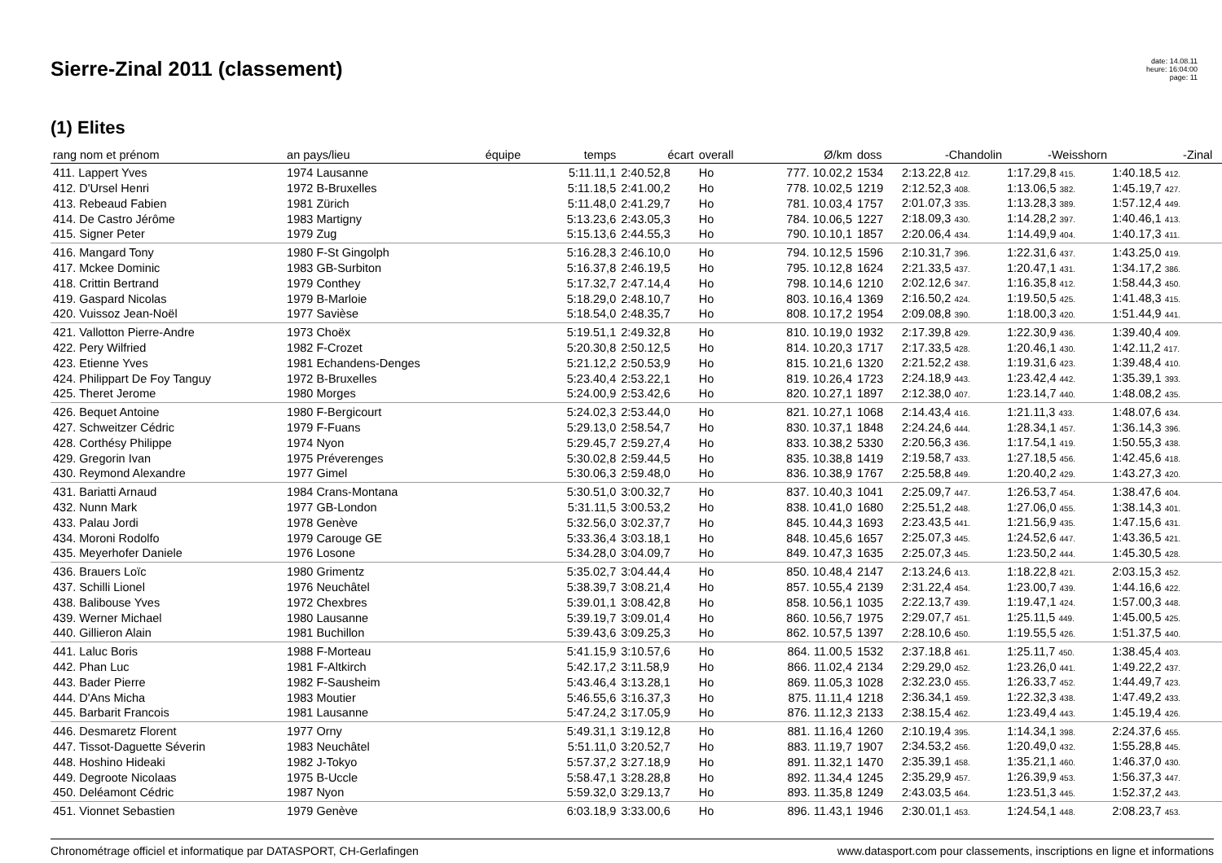Sierre-Zinal 2011 (classement)
date: 14.08.11
heure: 16:04:00
page: 11
(1) Elites
| rang nom et prénom | an pays/lieu | équipe | temps | écart | overall | Ø/km | doss | -Chandolin | -Weisshorn | -Zinal | |
| --- | --- | --- | --- | --- | --- | --- | --- | --- | --- | --- | --- |
| 411. Lappert Yves | 1974 Lausanne | | 5:11.11,1 | 2:40.52,8 | Ho | 777. 10.02,2 | 1534 | 2:13.22,8 412. | 1:17.29,8 415. | 1:40.18,5 412. | |
| 412. D'Ursel Henri | 1972 B-Bruxelles | | 5:11.18,5 | 2:41.00,2 | Ho | 778. 10.02,5 | 1219 | 2:12.52,3 408. | 1:13.06,5 382. | 1:45.19,7 427. | |
| 413. Rebeaud Fabien | 1981 Zürich | | 5:11.48,0 | 2:41.29,7 | Ho | 781. 10.03,4 | 1757 | 2:01.07,3 335. | 1:13.28,3 389. | 1:57.12,4 449. | |
| 414. De Castro Jérôme | 1983 Martigny | | 5:13.23,6 | 2:43.05,3 | Ho | 784. 10.06,5 | 1227 | 2:18.09,3 430. | 1:14.28,2 397. | 1:40.46,1 413. | |
| 415. Signer Peter | 1979 Zug | | 5:15.13,6 | 2:44.55,3 | Ho | 790. 10.10,1 | 1857 | 2:20.06,4 434. | 1:14.49,9 404. | 1:40.17,3 411. | |
| 416. Mangard Tony | 1980 F-St Gingolph | | 5:16.28,3 | 2:46.10,0 | Ho | 794. 10.12,5 | 1596 | 2:10.31,7 396. | 1:22.31,6 437. | 1:43.25,0 419. | |
| 417. Mckee Dominic | 1983 GB-Surbiton | | 5:16.37,8 | 2:46.19,5 | Ho | 795. 10.12,8 | 1624 | 2:21.33,5 437. | 1:20.47,1 431. | 1:34.17,2 386. | |
| 418. Crittin Bertrand | 1979 Conthey | | 5:17.32,7 | 2:47.14,4 | Ho | 798. 10.14,6 | 1210 | 2:02.12,6 347. | 1:16.35,8 412. | 1:58.44,3 450. | |
| 419. Gaspard Nicolas | 1979 B-Marloie | | 5:18.29,0 | 2:48.10,7 | Ho | 803. 10.16,4 | 1369 | 2:16.50,2 424. | 1:19.50,5 425. | 1:41.48,3 415. | |
| 420. Vuissoz Jean-Noël | 1977 Savièse | | 5:18.54,0 | 2:48.35,7 | Ho | 808. 10.17,2 | 1954 | 2:09.08,8 390. | 1:18.00,3 420. | 1:51.44,9 441. | |
| 421. Vallotton Pierre-Andre | 1973 Choëx | | 5:19.51,1 | 2:49.32,8 | Ho | 810. 10.19,0 | 1932 | 2:17.39,8 429. | 1:22.30,9 436. | 1:39.40,4 409. | |
| 422. Pery Wilfried | 1982 F-Crozet | | 5:20.30,8 | 2:50.12,5 | Ho | 814. 10.20,3 | 1717 | 2:17.33,5 428. | 1:20.46,1 430. | 1:42.11,2 417. | |
| 423. Etienne Yves | 1981 Echandens-Denges | | 5:21.12,2 | 2:50.53,9 | Ho | 815. 10.21,6 | 1320 | 2:21.52,2 438. | 1:19.31,6 423. | 1:39.48,4 410. | |
| 424. Philippart De Foy Tanguy | 1972 B-Bruxelles | | 5:23.40,4 | 2:53.22,1 | Ho | 819. 10.26,4 | 1723 | 2:24.18,9 443. | 1:23.42,4 442. | 1:35.39,1 393. | |
| 425. Theret Jerome | 1980 Morges | | 5:24.00,9 | 2:53.42,6 | Ho | 820. 10.27,1 | 1897 | 2:12.38,0 407. | 1:23.14,7 440. | 1:48.08,2 435. | |
| 426. Bequet Antoine | 1980 F-Bergicourt | | 5:24.02,3 | 2:53.44,0 | Ho | 821. 10.27,1 | 1068 | 2:14.43,4 416. | 1:21.11,3 433. | 1:48.07,6 434. | |
| 427. Schweitzer Cédric | 1979 F-Fuans | | 5:29.13,0 | 2:58.54,7 | Ho | 830. 10.37,1 | 1848 | 2:24.24,6 444. | 1:28.34,1 457. | 1:36.14,3 396. | |
| 428. Corthésy Philippe | 1974 Nyon | | 5:29.45,7 | 2:59.27,4 | Ho | 833. 10.38,2 | 5330 | 2:20.56,3 436. | 1:17.54,1 419. | 1:50.55,3 438. | |
| 429. Gregorin Ivan | 1975 Préverenges | | 5:30.02,8 | 2:59.44,5 | Ho | 835. 10.38,8 | 1419 | 2:19.58,7 433. | 1:27.18,5 456. | 1:42.45,6 418. | |
| 430. Reymond Alexandre | 1977 Gimel | | 5:30.06,3 | 2:59.48,0 | Ho | 836. 10.38,9 | 1767 | 2:25.58,8 449. | 1:20.40,2 429. | 1:43.27,3 420. | |
| 431. Bariatti Arnaud | 1984 Crans-Montana | | 5:30.51,0 | 3:00.32,7 | Ho | 837. 10.40,3 | 1041 | 2:25.09,7 447. | 1:26.53,7 454. | 1:38.47,6 404. | |
| 432. Nunn Mark | 1977 GB-London | | 5:31.11,5 | 3:00.53,2 | Ho | 838. 10.41,0 | 1680 | 2:25.51,2 448. | 1:27.06,0 455. | 1:38.14,3 401. | |
| 433. Palau Jordi | 1978 Genève | | 5:32.56,0 | 3:02.37,7 | Ho | 845. 10.44,3 | 1693 | 2:23.43,5 441. | 1:21.56,9 435. | 1:47.15,6 431. | |
| 434. Moroni Rodolfo | 1979 Carouge GE | | 5:33.36,4 | 3:03.18,1 | Ho | 848. 10.45,6 | 1657 | 2:25.07,3 445. | 1:24.52,6 447. | 1:43.36,5 421. | |
| 435. Meyerhofer Daniele | 1976 Losone | | 5:34.28,0 | 3:04.09,7 | Ho | 849. 10.47,3 | 1635 | 2:25.07,3 445. | 1:23.50,2 444. | 1:45.30,5 428. | |
| 436. Brauers Loïc | 1980 Grimentz | | 5:35.02,7 | 3:04.44,4 | Ho | 850. 10.48,4 | 2147 | 2:13.24,6 413. | 1:18.22,8 421. | 2:03.15,3 452. | |
| 437. Schilli Lionel | 1976 Neuchâtel | | 5:38.39,7 | 3:08.21,4 | Ho | 857. 10.55,4 | 2139 | 2:31.22,4 454. | 1:23.00,7 439. | 1:44.16,6 422. | |
| 438. Balibouse Yves | 1972 Chexbres | | 5:39.01,1 | 3:08.42,8 | Ho | 858. 10.56,1 | 1035 | 2:22.13,7 439. | 1:19.47,1 424. | 1:57.00,3 448. | |
| 439. Werner Michael | 1980 Lausanne | | 5:39.19,7 | 3:09.01,4 | Ho | 860. 10.56,7 | 1975 | 2:29.07,7 451. | 1:25.11,5 449. | 1:45.00,5 425. | |
| 440. Gillieron Alain | 1981 Buchillon | | 5:39.43,6 | 3:09.25,3 | Ho | 862. 10.57,5 | 1397 | 2:28.10,6 450. | 1:19.55,5 426. | 1:51.37,5 440. | |
| 441. Laluc Boris | 1988 F-Morteau | | 5:41.15,9 | 3:10.57,6 | Ho | 864. 11.00,5 | 1532 | 2:37.18,8 461. | 1:25.11,7 450. | 1:38.45,4 403. | |
| 442. Phan Luc | 1981 F-Altkirch | | 5:42.17,2 | 3:11.58,9 | Ho | 866. 11.02,4 | 2134 | 2:29.29,0 452. | 1:23.26,0 441. | 1:49.22,2 437. | |
| 443. Bader Pierre | 1982 F-Sausheim | | 5:43.46,4 | 3:13.28,1 | Ho | 869. 11.05,3 | 1028 | 2:32.23,0 455. | 1:26.33,7 452. | 1:44.49,7 423. | |
| 444. D'Ans Micha | 1983 Moutier | | 5:46.55,6 | 3:16.37,3 | Ho | 875. 11.11,4 | 1218 | 2:36.34,1 459. | 1:22.32,3 438. | 1:47.49,2 433. | |
| 445. Barbarit Francois | 1981 Lausanne | | 5:47.24,2 | 3:17.05,9 | Ho | 876. 11.12,3 | 2133 | 2:38.15,4 462. | 1:23.49,4 443. | 1:45.19,4 426. | |
| 446. Desmaretz Florent | 1977 Orny | | 5:49.31,1 | 3:19.12,8 | Ho | 881. 11.16,4 | 1260 | 2:10.19,4 395. | 1:14.34,1 398. | 2:24.37,6 455. | |
| 447. Tissot-Daguette Séverin | 1983 Neuchâtel | | 5:51.11,0 | 3:20.52,7 | Ho | 883. 11.19,7 | 1907 | 2:34.53,2 456. | 1:20.49,0 432. | 1:55.28,8 445. | |
| 448. Hoshino Hideaki | 1982 J-Tokyo | | 5:57.37,2 | 3:27.18,9 | Ho | 891. 11.32,1 | 1470 | 2:35.39,1 458. | 1:35.21,1 460. | 1:46.37,0 430. | |
| 449. Degroote Nicolaas | 1975 B-Uccle | | 5:58.47,1 | 3:28.28,8 | Ho | 892. 11.34,4 | 1245 | 2:35.29,9 457. | 1:26.39,9 453. | 1:56.37,3 447. | |
| 450. Deléamont Cédric | 1987 Nyon | | 5:59.32,0 | 3:29.13,7 | Ho | 893. 11.35,8 | 1249 | 2:43.03,5 464. | 1:23.51,3 445. | 1:52.37,2 443. | |
| 451. Vionnet Sebastien | 1979 Genève | | 6:03.18,9 | 3:33.00,6 | Ho | 896. 11.43,1 | 1946 | 2:30.01,1 453. | 1:24.54,1 448. | 2:08.23,7 453. | |
Chronométrage officiel et informatique par DATASPORT, CH-Gerlafingen www.datasport.com pour classements, inscriptions en ligne et informations